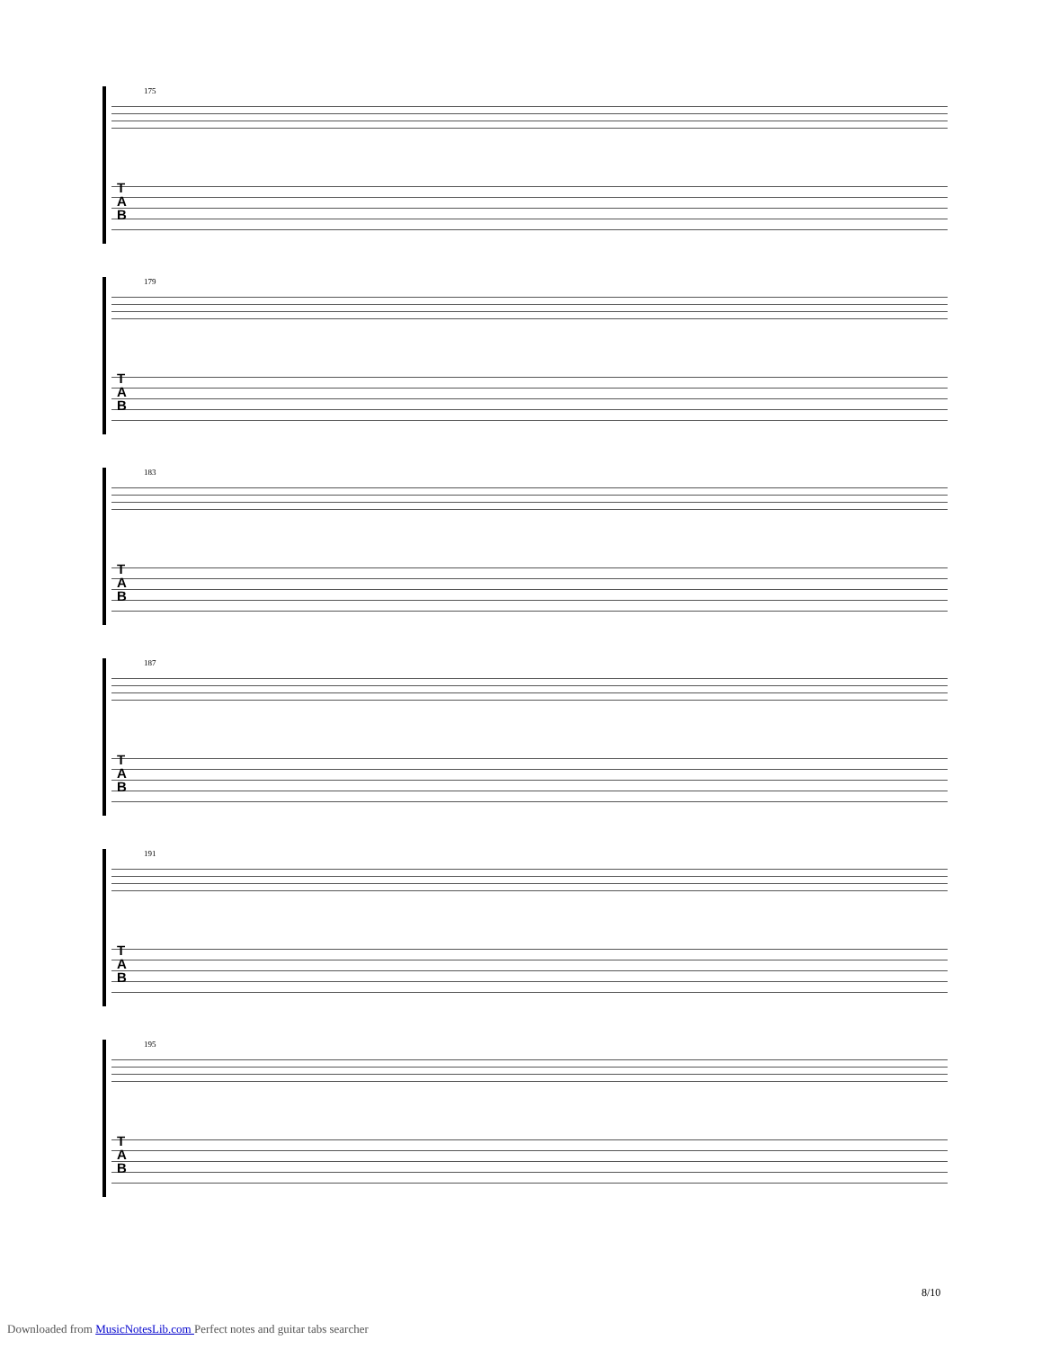175
T
A
B
179
T
A
B
183
T
A
B
187
T
A
B
191
T
A
B
195
T
A
B
8/10
Downloaded from MusicNotesLib.com Perfect notes and guitar tabs searcher